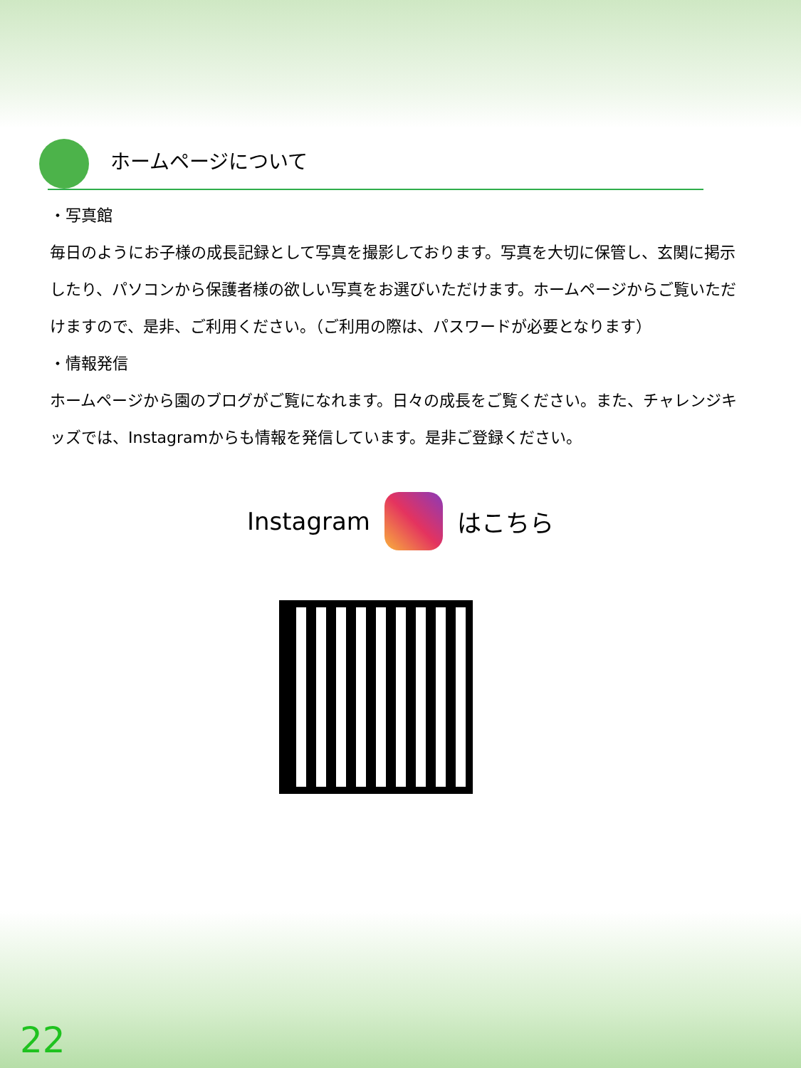ホームページについて
・写真館
毎日のようにお子様の成長記録として写真を撮影しております。写真を大切に保管し、玄関に掲示したり、パソコンから保護者様の欲しい写真をお選びいただけます。ホームページからご覧いただけますので、是非、ご利用ください。（ご利用の際は、パスワードが必要となります）
・情報発信
ホームページから園のブログがご覧になれます。日々の成長をご覧ください。また、チャレンジキッズでは、Instagramからも情報を発信しています。是非ご登録ください。
Instagram はこちら
22